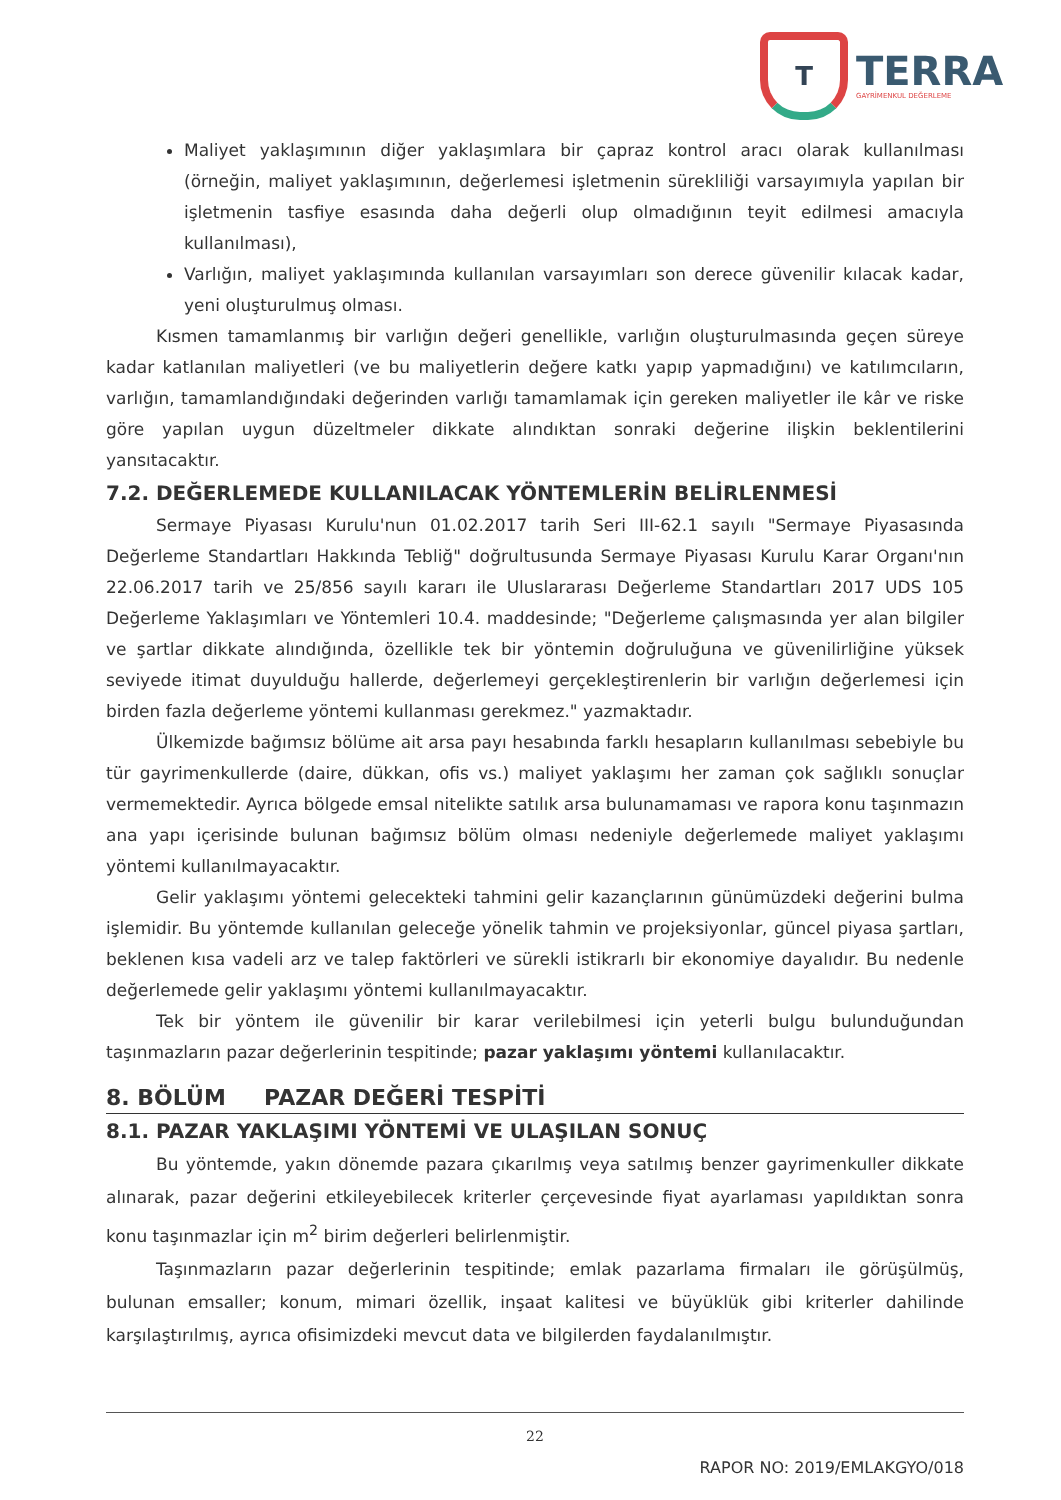T
TERRA
GAYRİMENKUL DEĞERLEME
Maliyet yaklaşımının diğer yaklaşımlara bir çapraz kontrol aracı olarak kullanılması (örneğin, maliyet yaklaşımının, değerlemesi işletmenin sürekliliği varsayımıyla yapılan bir işletmenin tasfiye esasında daha değerli olup olmadığının teyit edilmesi amacıyla kullanılması),
Varlığın, maliyet yaklaşımında kullanılan varsayımları son derece güvenilir kılacak kadar, yeni oluşturulmuş olması.
Kısmen tamamlanmış bir varlığın değeri genellikle, varlığın oluşturulmasında geçen süreye kadar katlanılan maliyetleri (ve bu maliyetlerin değere katkı yapıp yapmadığını) ve katılımcıların, varlığın, tamamlandığındaki değerinden varlığı tamamlamak için gereken maliyetler ile kâr ve riske göre yapılan uygun düzeltmeler dikkate alındıktan sonraki değerine ilişkin beklentilerini yansıtacaktır.
7.2. DEĞERLEMEDE KULLANILACAK YÖNTEMLERİN BELİRLENMESİ
Sermaye Piyasası Kurulu'nun 01.02.2017 tarih Seri III-62.1 sayılı "Sermaye Piyasasında Değerleme Standartları Hakkında Tebliğ" doğrultusunda Sermaye Piyasası Kurulu Karar Organı'nın 22.06.2017 tarih ve 25/856 sayılı kararı ile Uluslararası Değerleme Standartları 2017 UDS 105 Değerleme Yaklaşımları ve Yöntemleri 10.4. maddesinde; "Değerleme çalışmasında yer alan bilgiler ve şartlar dikkate alındığında, özellikle tek bir yöntemin doğruluğuna ve güvenilirliğine yüksek seviyede itimat duyulduğu hallerde, değerlemeyi gerçekleştirenlerin bir varlığın değerlemesi için birden fazla değerleme yöntemi kullanması gerekmez." yazmaktadır.
Ülkemizde bağımsız bölüme ait arsa payı hesabında farklı hesapların kullanılması sebebiyle bu tür gayrimenkullerde (daire, dükkan, ofis vs.) maliyet yaklaşımı her zaman çok sağlıklı sonuçlar vermemektedir. Ayrıca bölgede emsal nitelikte satılık arsa bulunamaması ve rapora konu taşınmazın ana yapı içerisinde bulunan bağımsız bölüm olması nedeniyle değerlemede maliyet yaklaşımı yöntemi kullanılmayacaktır.
Gelir yaklaşımı yöntemi gelecekteki tahmini gelir kazançlarının günümüzdeki değerini bulma işlemidir. Bu yöntemde kullanılan geleceğe yönelik tahmin ve projeksiyonlar, güncel piyasa şartları, beklenen kısa vadeli arz ve talep faktörleri ve sürekli istikrarlı bir ekonomiye dayalıdır. Bu nedenle değerlemede gelir yaklaşımı yöntemi kullanılmayacaktır.
Tek bir yöntem ile güvenilir bir karar verilebilmesi için yeterli bulgu bulunduğundan taşınmazların pazar değerlerinin tespitinde; pazar yaklaşımı yöntemi kullanılacaktır.
8. BÖLÜM PAZAR DEĞERİ TESPİTİ
8.1. PAZAR YAKLAŞIMI YÖNTEMİ VE ULAŞILAN SONUÇ
Bu yöntemde, yakın dönemde pazara çıkarılmış veya satılmış benzer gayrimenkuller dikkate alınarak, pazar değerini etkileyebilecek kriterler çerçevesinde fiyat ayarlaması yapıldıktan sonra konu taşınmazlar için m<sup>2</sup> birim değerleri belirlenmiştir.
Taşınmazların pazar değerlerinin tespitinde; emlak pazarlama firmaları ile görüşülmüş, bulunan emsaller; konum, mimari özellik, inşaat kalitesi ve büyüklük gibi kriterler dahilinde karşılaştırılmış, ayrıca ofisimizdeki mevcut data ve bilgilerden faydalanılmıştır.
22
RAPOR NO: 2019/EMLAKGYO/018